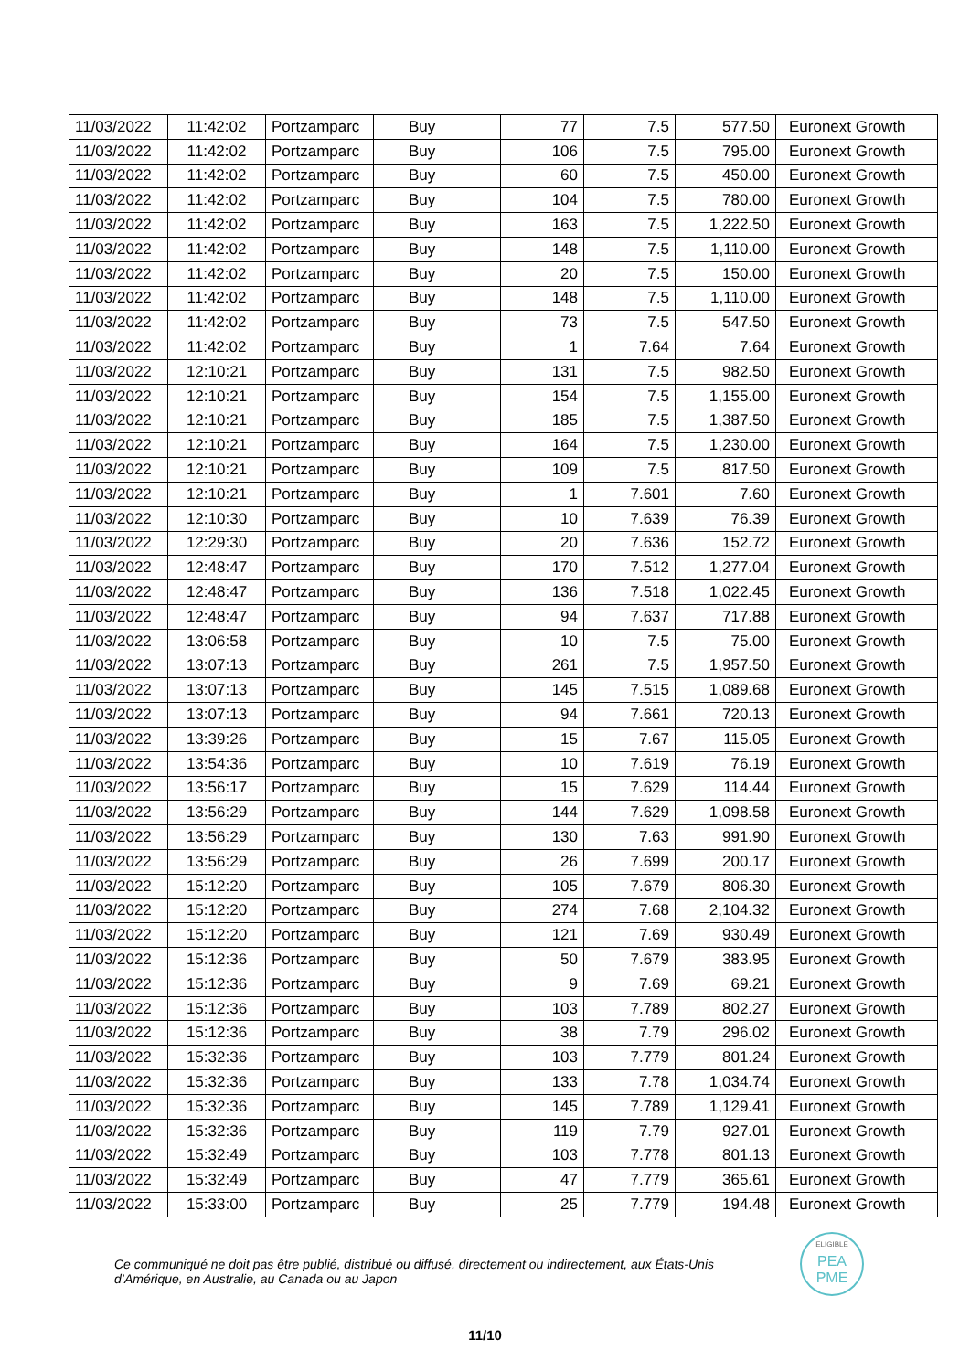| 11/03/2022 | 11:42:02 | Portzamparc | Buy | 77 | 7.5 | 577.50 | Euronext Growth |
| 11/03/2022 | 11:42:02 | Portzamparc | Buy | 106 | 7.5 | 795.00 | Euronext Growth |
| 11/03/2022 | 11:42:02 | Portzamparc | Buy | 60 | 7.5 | 450.00 | Euronext Growth |
| 11/03/2022 | 11:42:02 | Portzamparc | Buy | 104 | 7.5 | 780.00 | Euronext Growth |
| 11/03/2022 | 11:42:02 | Portzamparc | Buy | 163 | 7.5 | 1,222.50 | Euronext Growth |
| 11/03/2022 | 11:42:02 | Portzamparc | Buy | 148 | 7.5 | 1,110.00 | Euronext Growth |
| 11/03/2022 | 11:42:02 | Portzamparc | Buy | 20 | 7.5 | 150.00 | Euronext Growth |
| 11/03/2022 | 11:42:02 | Portzamparc | Buy | 148 | 7.5 | 1,110.00 | Euronext Growth |
| 11/03/2022 | 11:42:02 | Portzamparc | Buy | 73 | 7.5 | 547.50 | Euronext Growth |
| 11/03/2022 | 11:42:02 | Portzamparc | Buy | 1 | 7.64 | 7.64 | Euronext Growth |
| 11/03/2022 | 12:10:21 | Portzamparc | Buy | 131 | 7.5 | 982.50 | Euronext Growth |
| 11/03/2022 | 12:10:21 | Portzamparc | Buy | 154 | 7.5 | 1,155.00 | Euronext Growth |
| 11/03/2022 | 12:10:21 | Portzamparc | Buy | 185 | 7.5 | 1,387.50 | Euronext Growth |
| 11/03/2022 | 12:10:21 | Portzamparc | Buy | 164 | 7.5 | 1,230.00 | Euronext Growth |
| 11/03/2022 | 12:10:21 | Portzamparc | Buy | 109 | 7.5 | 817.50 | Euronext Growth |
| 11/03/2022 | 12:10:21 | Portzamparc | Buy | 1 | 7.601 | 7.60 | Euronext Growth |
| 11/03/2022 | 12:10:30 | Portzamparc | Buy | 10 | 7.639 | 76.39 | Euronext Growth |
| 11/03/2022 | 12:29:30 | Portzamparc | Buy | 20 | 7.636 | 152.72 | Euronext Growth |
| 11/03/2022 | 12:48:47 | Portzamparc | Buy | 170 | 7.512 | 1,277.04 | Euronext Growth |
| 11/03/2022 | 12:48:47 | Portzamparc | Buy | 136 | 7.518 | 1,022.45 | Euronext Growth |
| 11/03/2022 | 12:48:47 | Portzamparc | Buy | 94 | 7.637 | 717.88 | Euronext Growth |
| 11/03/2022 | 13:06:58 | Portzamparc | Buy | 10 | 7.5 | 75.00 | Euronext Growth |
| 11/03/2022 | 13:07:13 | Portzamparc | Buy | 261 | 7.5 | 1,957.50 | Euronext Growth |
| 11/03/2022 | 13:07:13 | Portzamparc | Buy | 145 | 7.515 | 1,089.68 | Euronext Growth |
| 11/03/2022 | 13:07:13 | Portzamparc | Buy | 94 | 7.661 | 720.13 | Euronext Growth |
| 11/03/2022 | 13:39:26 | Portzamparc | Buy | 15 | 7.67 | 115.05 | Euronext Growth |
| 11/03/2022 | 13:54:36 | Portzamparc | Buy | 10 | 7.619 | 76.19 | Euronext Growth |
| 11/03/2022 | 13:56:17 | Portzamparc | Buy | 15 | 7.629 | 114.44 | Euronext Growth |
| 11/03/2022 | 13:56:29 | Portzamparc | Buy | 144 | 7.629 | 1,098.58 | Euronext Growth |
| 11/03/2022 | 13:56:29 | Portzamparc | Buy | 130 | 7.63 | 991.90 | Euronext Growth |
| 11/03/2022 | 13:56:29 | Portzamparc | Buy | 26 | 7.699 | 200.17 | Euronext Growth |
| 11/03/2022 | 15:12:20 | Portzamparc | Buy | 105 | 7.679 | 806.30 | Euronext Growth |
| 11/03/2022 | 15:12:20 | Portzamparc | Buy | 274 | 7.68 | 2,104.32 | Euronext Growth |
| 11/03/2022 | 15:12:20 | Portzamparc | Buy | 121 | 7.69 | 930.49 | Euronext Growth |
| 11/03/2022 | 15:12:36 | Portzamparc | Buy | 50 | 7.679 | 383.95 | Euronext Growth |
| 11/03/2022 | 15:12:36 | Portzamparc | Buy | 9 | 7.69 | 69.21 | Euronext Growth |
| 11/03/2022 | 15:12:36 | Portzamparc | Buy | 103 | 7.789 | 802.27 | Euronext Growth |
| 11/03/2022 | 15:12:36 | Portzamparc | Buy | 38 | 7.79 | 296.02 | Euronext Growth |
| 11/03/2022 | 15:32:36 | Portzamparc | Buy | 103 | 7.779 | 801.24 | Euronext Growth |
| 11/03/2022 | 15:32:36 | Portzamparc | Buy | 133 | 7.78 | 1,034.74 | Euronext Growth |
| 11/03/2022 | 15:32:36 | Portzamparc | Buy | 145 | 7.789 | 1,129.41 | Euronext Growth |
| 11/03/2022 | 15:32:36 | Portzamparc | Buy | 119 | 7.79 | 927.01 | Euronext Growth |
| 11/03/2022 | 15:32:49 | Portzamparc | Buy | 103 | 7.778 | 801.13 | Euronext Growth |
| 11/03/2022 | 15:32:49 | Portzamparc | Buy | 47 | 7.779 | 365.61 | Euronext Growth |
| 11/03/2022 | 15:33:00 | Portzamparc | Buy | 25 | 7.779 | 194.48 | Euronext Growth |
Ce communiqué ne doit pas être publié, distribué ou diffusé, directement ou indirectement, aux États-Unis d’Amérique, en Australie, au Canada ou au Japon
ELIGIBLE
PEA
PME
11/10